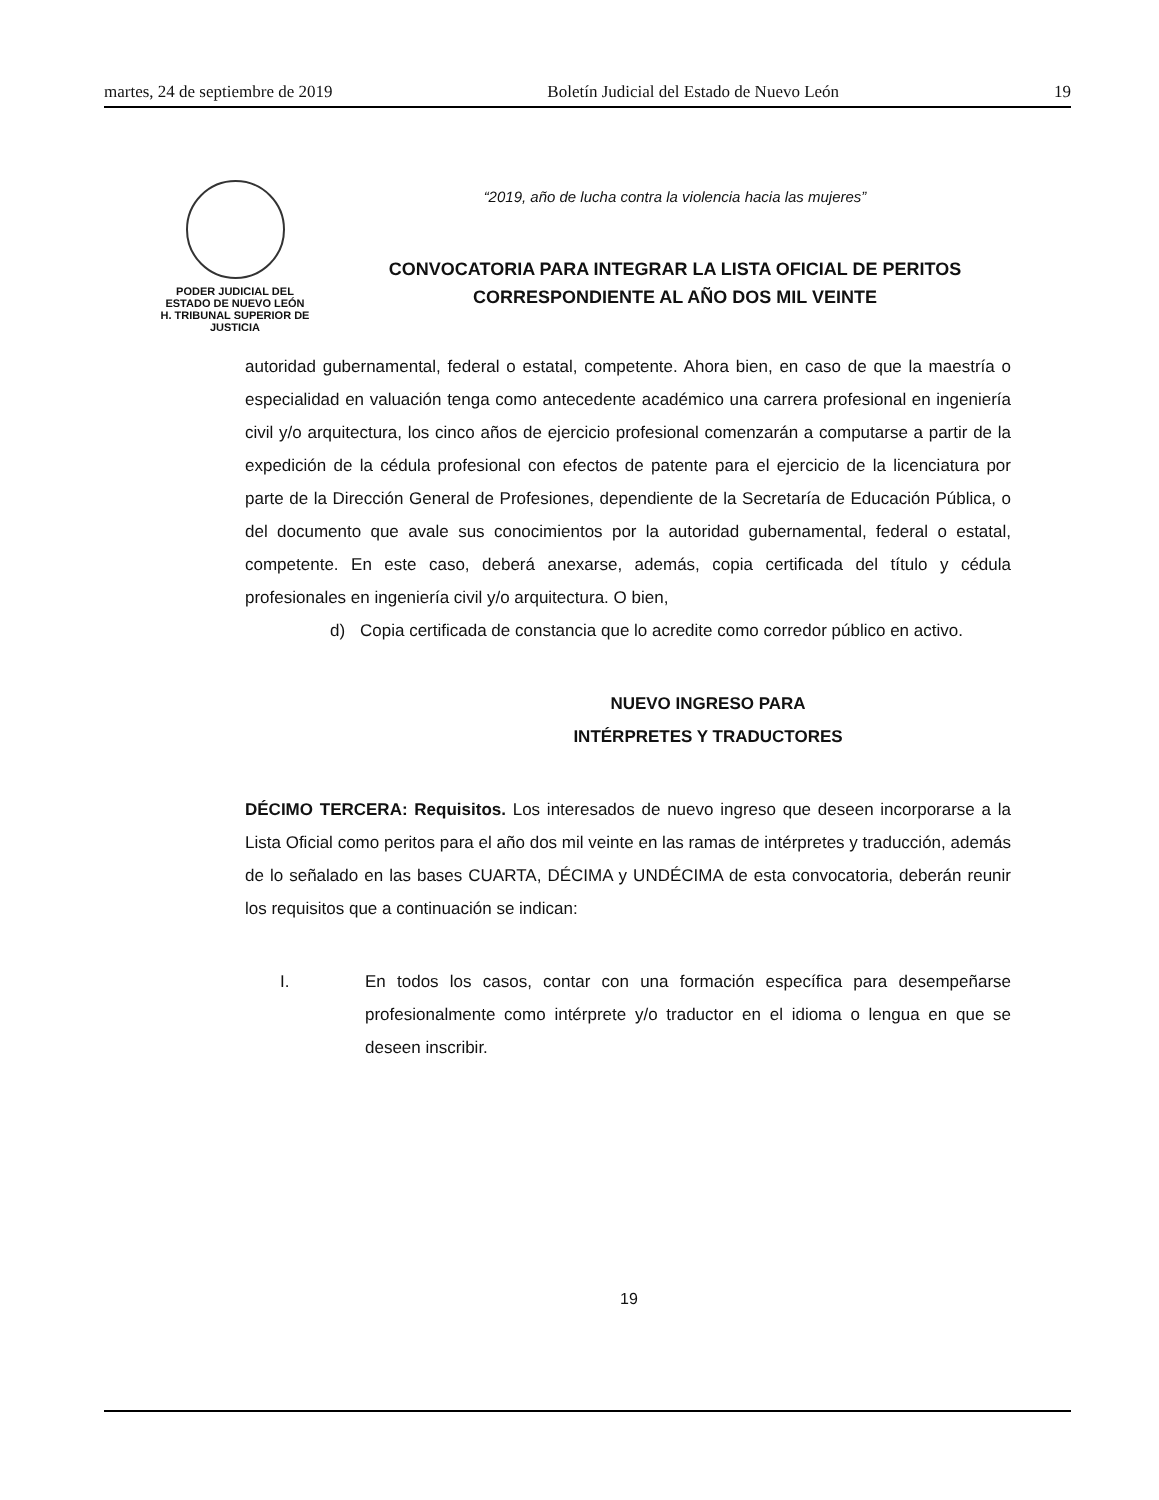martes, 24 de septiembre de 2019 Boletín Judicial del Estado de Nuevo León 19
PODER JUDICIAL DEL
ESTADO DE NUEVO LEÓN
H. TRIBUNAL SUPERIOR DE
JUSTICIA
“2019, año de lucha contra la violencia hacia las mujeres”
CONVOCATORIA PARA INTEGRAR LA LISTA OFICIAL DE PERITOS
CORRESPONDIENTE AL AÑO DOS MIL VEINTE
autoridad gubernamental, federal o estatal, competente. Ahora bien, en caso de que la maestría o especialidad en valuación tenga como antecedente académico una carrera profesional en ingeniería civil y/o arquitectura, los cinco años de ejercicio profesional comenzarán a computarse a partir de la expedición de la cédula profesional con efectos de patente para el ejercicio de la licenciatura por parte de la Dirección General de Profesiones, dependiente de la Secretaría de Educación Pública, o del documento que avale sus conocimientos por la autoridad gubernamental, federal o estatal, competente. En este caso, deberá anexarse, además, copia certificada del título y cédula profesionales en ingeniería civil y/o arquitectura. O bien,
d) Copia certificada de constancia que lo acredite como corredor público en activo.
NUEVO INGRESO PARA
INTÉRPRETES Y TRADUCTORES
DÉCIMO TERCERA: Requisitos. Los interesados de nuevo ingreso que deseen incorporarse a la Lista Oficial como peritos para el año dos mil veinte en las ramas de intérpretes y traducción, además de lo señalado en las bases CUARTA, DÉCIMA y UNDÉCIMA de esta convocatoria, deberán reunir los requisitos que a continuación se indican:
I. En todos los casos, contar con una formación específica para desempeñarse profesionalmente como intérprete y/o traductor en el idioma o lengua en que se deseen inscribir.
19